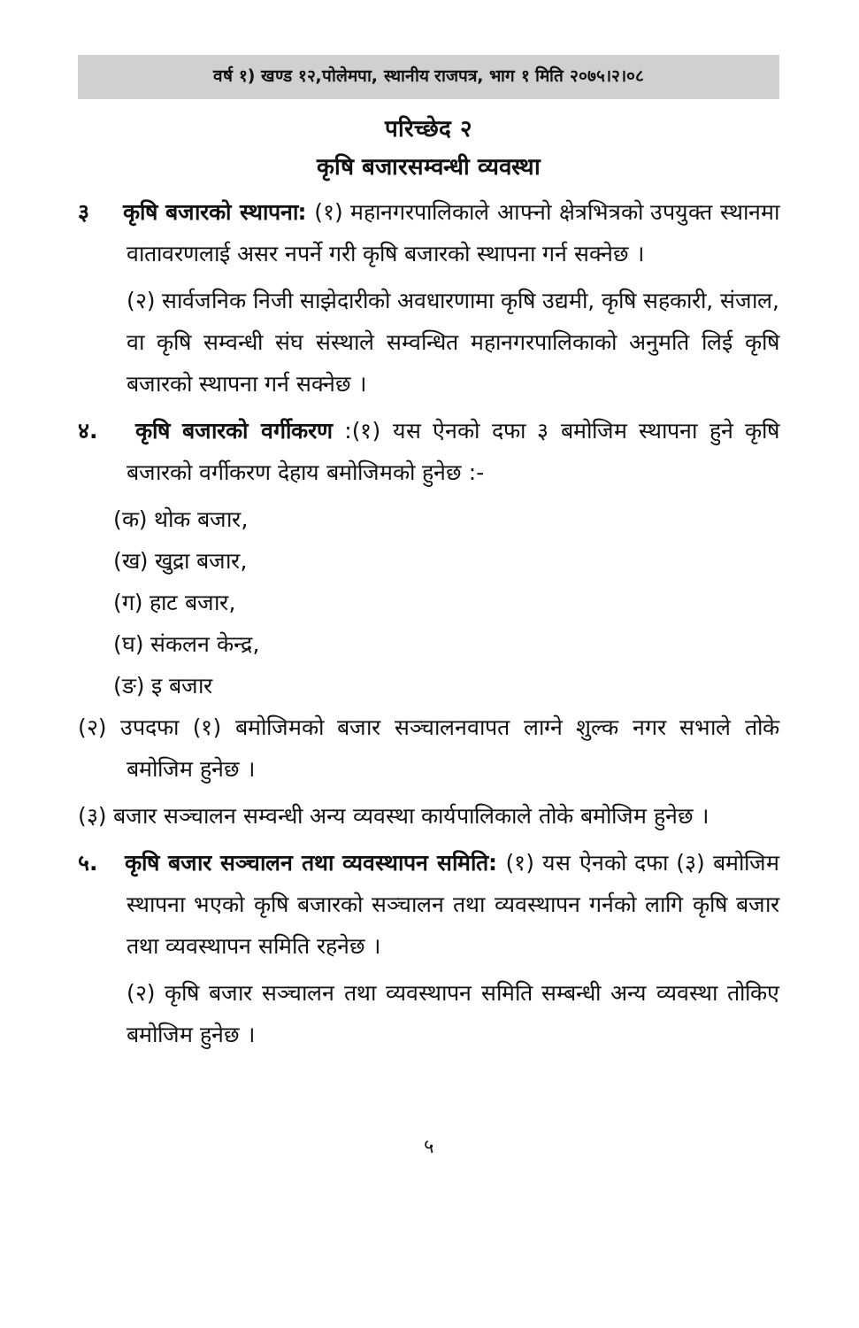वर्ष १) खण्ड १२,पोलेमपा, स्थानीय राजपत्र, भाग १ मिति २०७५।२।०८
परिच्छेद २
कृषि बजारसम्वन्धी व्यवस्था
३ कृषि बजारको स्थापना: (१) महानगरपालिकाले आफ्नो क्षेत्रभित्रको उपयुक्त स्थानमा वातावरणलाई असर नपर्ने गरी कृषि बजारको स्थापना गर्न सक्नेछ ।
(२) सार्वजनिक निजी साझेदारीको अवधारणामा कृषि उद्यमी, कृषि सहकारी, संजाल, वा कृषि सम्वन्धी संघ संस्थाले सम्वन्धित महानगरपालिकाको अनुमति लिई कृषि बजारको स्थापना गर्न सक्नेछ ।
४. कृषि बजारको वर्गीकरण :(१) यस ऐनको दफा ३ बमोजिम स्थापना हुने कृषि बजारको वर्गीकरण देहाय बमोजिमको हुनेछ :-
(क) थोक बजार,
(ख) खुद्रा बजार,
(ग) हाट बजार,
(घ) संकलन केन्द्र,
(ङ) इ बजार
(२) उपदफा (१) बमोजिमको बजार सञ्चालनवापत लाग्ने शुल्क नगर सभाले तोके बमोजिम हुनेछ ।
(३) बजार सञ्चालन सम्वन्धी अन्य व्यवस्था कार्यपालिकाले तोके बमोजिम हुनेछ ।
५. कृषि बजार सञ्चालन तथा व्यवस्थापन समिति: (१) यस ऐनको दफा (३) बमोजिम स्थापना भएको कृषि बजारको सञ्चालन तथा व्यवस्थापन गर्नको लागि कृषि बजार तथा व्यवस्थापन समिति रहनेछ ।
(२) कृषि बजार सञ्चालन तथा व्यवस्थापन समिति सम्बन्धी अन्य व्यवस्था तोकिए बमोजिम हुनेछ ।
५